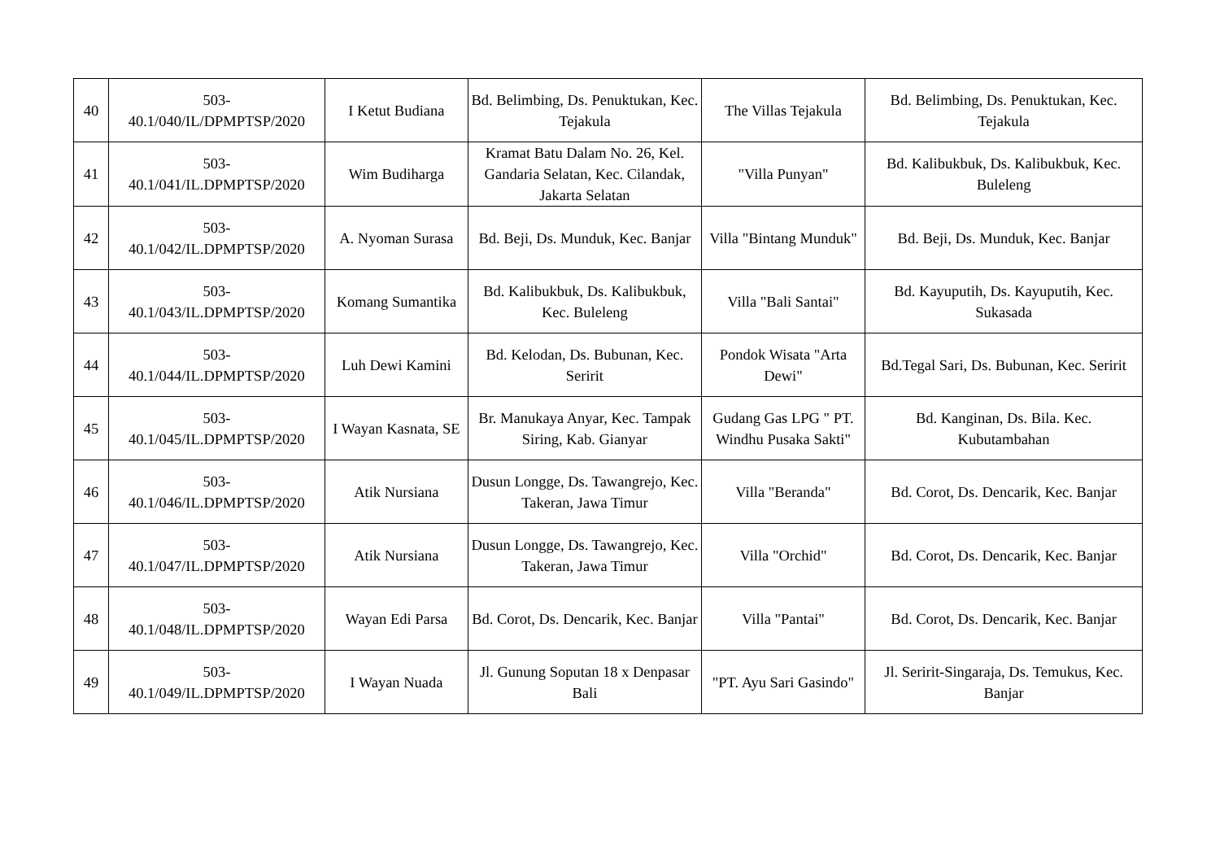| 40 | 503- 40.1/040/IL/DPMPTSP/2020 | I Ketut Budiana | Bd. Belimbing, Ds. Penuktukan, Kec. Tejakula | The Villas Tejakula | Bd. Belimbing, Ds. Penuktukan, Kec. Tejakula |
| 41 | 503- 40.1/041/IL.DPMPTSP/2020 | Wim Budiharga | Kramat Batu Dalam No. 26, Kel. Gandaria Selatan, Kec. Cilandak, Jakarta Selatan | "Villa Punyan" | Bd. Kalibukbuk, Ds. Kalibukbuk, Kec. Buleleng |
| 42 | 503- 40.1/042/IL.DPMPTSP/2020 | A. Nyoman Surasa | Bd. Beji, Ds. Munduk, Kec. Banjar | Villa "Bintang Munduk" | Bd. Beji, Ds. Munduk, Kec. Banjar |
| 43 | 503- 40.1/043/IL.DPMPTSP/2020 | Komang Sumantika | Bd. Kalibukbuk, Ds. Kalibukbuk, Kec. Buleleng | Villa "Bali Santai" | Bd. Kayuputih, Ds. Kayuputih, Kec. Sukasada |
| 44 | 503- 40.1/044/IL.DPMPTSP/2020 | Luh Dewi Kamini | Bd. Kelodan, Ds. Bubunan, Kec. Seririt | Pondok Wisata "Arta Dewi" | Bd.Tegal Sari, Ds. Bubunan, Kec. Seririt |
| 45 | 503- 40.1/045/IL.DPMPTSP/2020 | I Wayan Kasnata, SE | Br. Manukaya Anyar, Kec. Tampak Siring, Kab. Gianyar | Gudang Gas LPG " PT. Windhu Pusaka Sakti" | Bd. Kanginan, Ds. Bila. Kec. Kubutambahan |
| 46 | 503- 40.1/046/IL.DPMPTSP/2020 | Atik Nursiana | Dusun Longge, Ds. Tawangrejo, Kec. Takeran, Jawa Timur | Villa "Beranda" | Bd. Corot, Ds. Dencarik, Kec. Banjar |
| 47 | 503- 40.1/047/IL.DPMPTSP/2020 | Atik Nursiana | Dusun Longge, Ds. Tawangrejo, Kec. Takeran, Jawa Timur | Villa "Orchid" | Bd. Corot, Ds. Dencarik, Kec. Banjar |
| 48 | 503- 40.1/048/IL.DPMPTSP/2020 | Wayan Edi Parsa | Bd. Corot, Ds. Dencarik, Kec. Banjar | Villa "Pantai" | Bd. Corot, Ds. Dencarik, Kec. Banjar |
| 49 | 503- 40.1/049/IL.DPMPTSP/2020 | I Wayan Nuada | Jl. Gunung Soputan 18 x Denpasar Bali | "PT. Ayu Sari Gasindo" | Jl. Seririt-Singaraja, Ds. Temukus, Kec. Banjar |